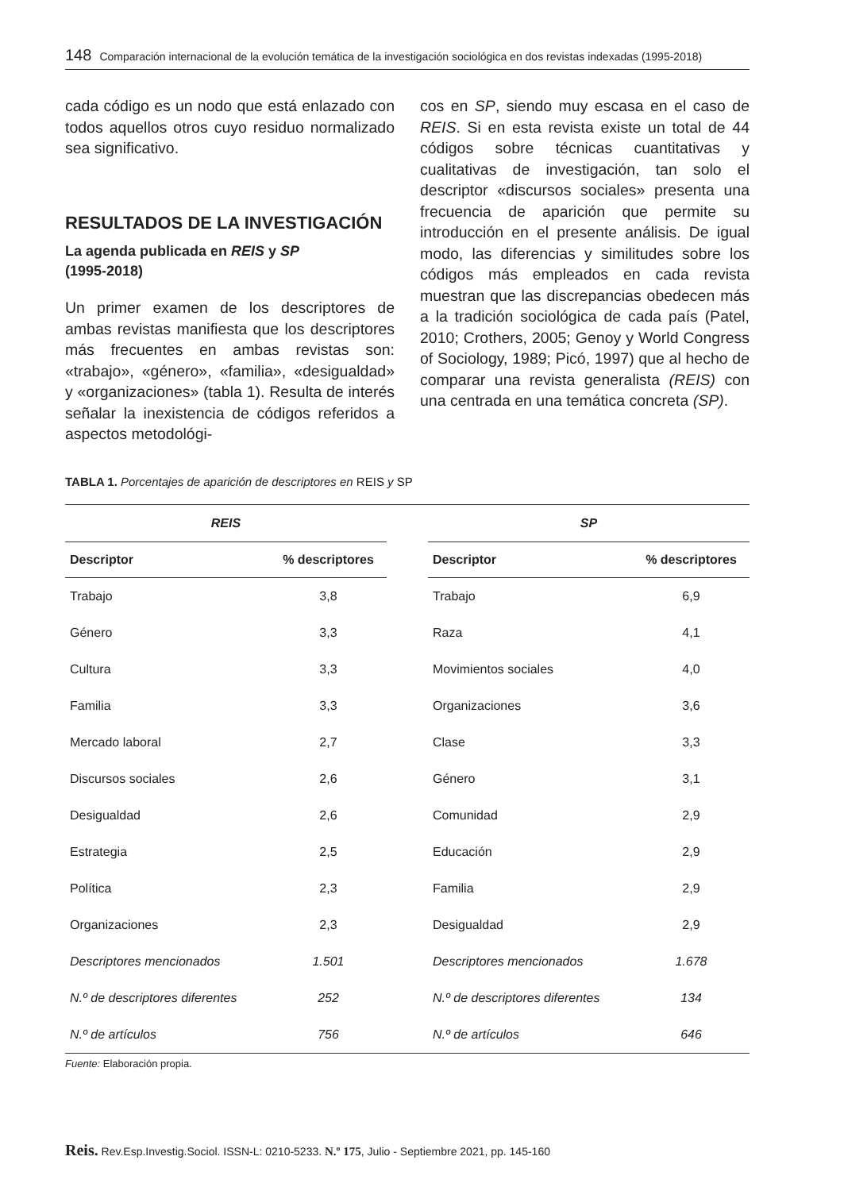148 Comparación internacional de la evolución temática de la investigación sociológica en dos revistas indexadas (1995-2018)
cada código es un nodo que está enlazado con todos aquellos otros cuyo residuo normalizado sea significativo.
RESULTADOS DE LA INVESTIGACIÓN
La agenda publicada en REIS y SP
(1995-2018)
Un primer examen de los descriptores de ambas revistas manifiesta que los descriptores más frecuentes en ambas revistas son: «trabajo», «género», «familia», «desigualdad» y «organizaciones» (tabla 1). Resulta de interés señalar la inexistencia de códigos referidos a aspectos metodológi-
cos en SP, siendo muy escasa en el caso de REIS. Si en esta revista existe un total de 44 códigos sobre técnicas cuantitativas y cualitativas de investigación, tan solo el descriptor «discursos sociales» presenta una frecuencia de aparición que permite su introducción en el presente análisis. De igual modo, las diferencias y similitudes sobre los códigos más empleados en cada revista muestran que las discrepancias obedecen más a la tradición sociológica de cada país (Patel, 2010; Crothers, 2005; Genoy y World Congress of Sociology, 1989; Picó, 1997) que al hecho de comparar una revista generalista (REIS) con una centrada en una temática concreta (SP).
TABLA 1. Porcentajes de aparición de descriptores en REIS y SP
| REIS | | | SP | |
| --- | --- | --- | --- | --- |
| Descriptor | % descriptores | | Descriptor | % descriptores |
| Trabajo | 3,8 | | Trabajo | 6,9 |
| Género | 3,3 | | Raza | 4,1 |
| Cultura | 3,3 | | Movimientos sociales | 4,0 |
| Familia | 3,3 | | Organizaciones | 3,6 |
| Mercado laboral | 2,7 | | Clase | 3,3 |
| Discursos sociales | 2,6 | | Género | 3,1 |
| Desigualdad | 2,6 | | Comunidad | 2,9 |
| Estrategia | 2,5 | | Educación | 2,9 |
| Política | 2,3 | | Familia | 2,9 |
| Organizaciones | 2,3 | | Desigualdad | 2,9 |
| Descriptores mencionados | 1.501 | | Descriptores mencionados | 1.678 |
| N.º de descriptores diferentes | 252 | | N.º de descriptores diferentes | 134 |
| N.º de artículos | 756 | | N.º de artículos | 646 |
Fuente: Elaboración propia.
Reis. Rev.Esp.Investig.Sociol. ISSN-L: 0210-5233. N.º 175, Julio - Septiembre 2021, pp. 145-160